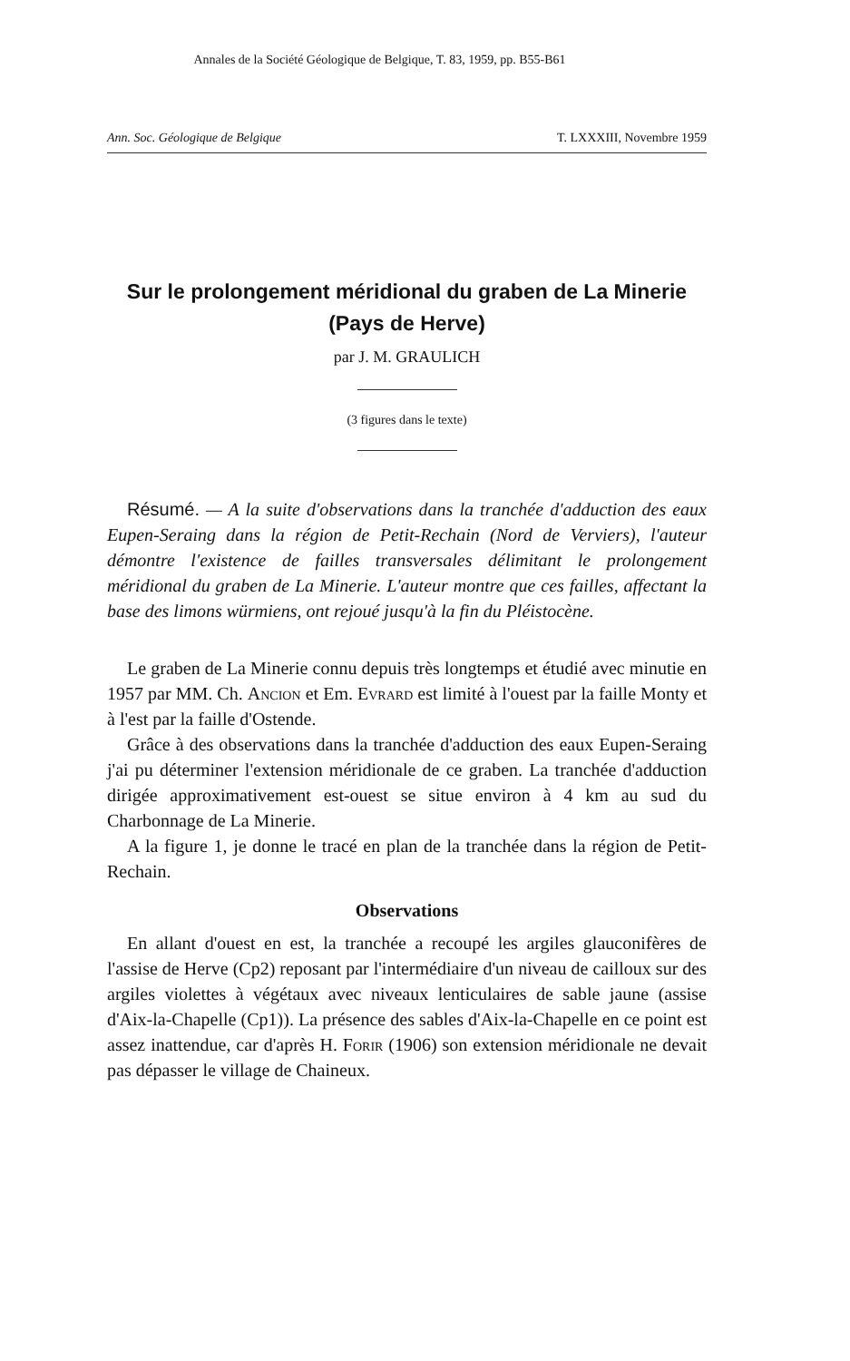Annales de la Société Géologique de Belgique, T. 83, 1959, pp. B55-B61
Ann. Soc. Géologique de Belgique T. LXXXIII, Novembre 1959
Sur le prolongement méridional du graben de La Minerie
(Pays de Herve)
par J. M. GRAULICH
(3 figures dans le texte)
Résumé. — A la suite d'observations dans la tranchée d'adduction des eaux Eupen-Seraing dans la région de Petit-Rechain (Nord de Verviers), l'auteur démontre l'existence de failles transversales délimitant le prolongement méridional du graben de La Minerie. L'auteur montre que ces failles, affectant la base des limons würmiens, ont rejoué jusqu'à la fin du Pléistocène.
Le graben de La Minerie connu depuis très longtemps et étudié avec minutie en 1957 par MM. Ch. Ancion et Em. Evrard est limité à l'ouest par la faille Monty et à l'est par la faille d'Ostende.
Grâce à des observations dans la tranchée d'adduction des eaux Eupen-Seraing j'ai pu déterminer l'extension méridionale de ce graben. La tranchée d'adduction dirigée approximativement est-ouest se situe environ à 4 km au sud du Charbonnage de La Minerie.
A la figure 1, je donne le tracé en plan de la tranchée dans la région de Petit-Rechain.
Observations
En allant d'ouest en est, la tranchée a recoupé les argiles glauconifères de l'assise de Herve (Cp2) reposant par l'intermédiaire d'un niveau de cailloux sur des argiles violettes à végétaux avec niveaux lenticulaires de sable jaune (assise d'Aix-la-Chapelle (Cp1)). La présence des sables d'Aix-la-Chapelle en ce point est assez inattendue, car d'après H. Forir (1906) son extension méridionale ne devait pas dépasser le village de Chaineux.